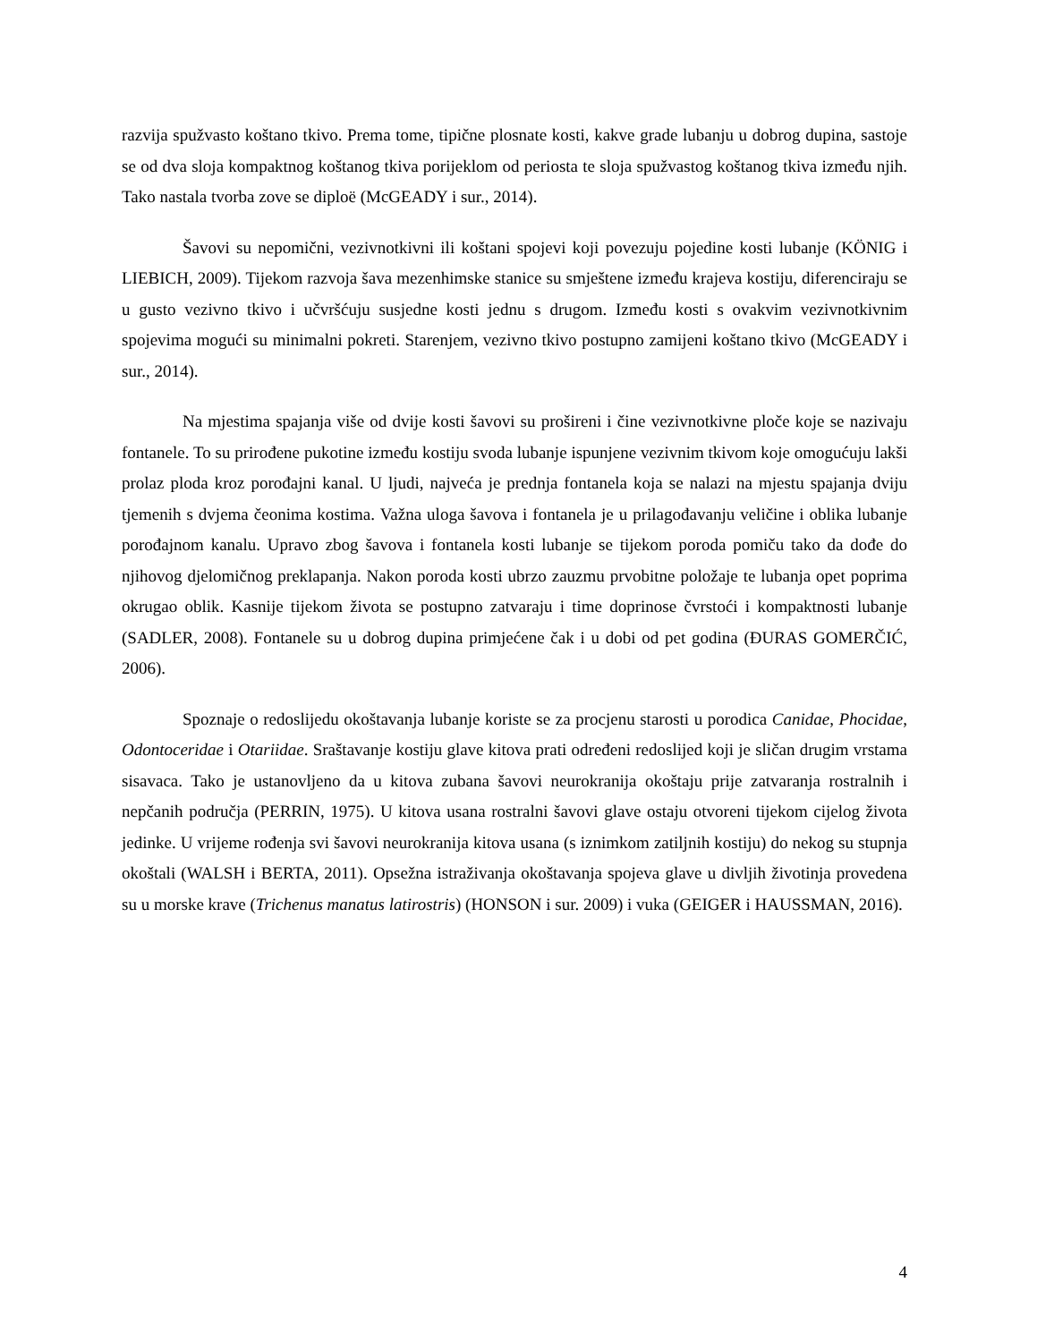razvija spužvasto koštano tkivo. Prema tome, tipične plosnate kosti, kakve grade lubanju u dobrog dupina, sastoje se od dva sloja kompaktnog koštanog tkiva porijeklom od periosta te sloja spužvastog koštanog tkiva između njih. Tako nastala tvorba zove se diploë (McGEADY i sur., 2014).
Šavovi su nepomični, vezivnotkivni ili koštani spojevi koji povezuju pojedine kosti lubanje (KÖNIG i LIEBICH, 2009). Tijekom razvoja šava mezenhimske stanice su smještene između krajeva kostiju, diferenciraju se u gusto vezivno tkivo i učvršćuju susjedne kosti jednu s drugom. Između kosti s ovakvim vezivnotkivnim spojevima mogući su minimalni pokreti. Starenjem, vezivno tkivo postupno zamijeni koštano tkivo (McGEADY i sur., 2014).
Na mjestima spajanja više od dvije kosti šavovi su prošireni i čine vezivnotkivne ploče koje se nazivaju fontanele. To su prirođene pukotine između kostiju svoda lubanje ispunjene vezivnim tkivom koje omogućuju lakši prolaz ploda kroz porođajni kanal. U ljudi, najveća je prednja fontanela koja se nalazi na mjestu spajanja dviju tjemenih s dvjema čeonima kostima. Važna uloga šavova i fontanela je u prilagođavanju veličine i oblika lubanje porođajnom kanalu. Upravo zbog šavova i fontanela kosti lubanje se tijekom poroda pomiču tako da dođe do njihovog djelomičnog preklapanja. Nakon poroda kosti ubrzo zauzmu prvobitne položaje te lubanja opet poprima okrugao oblik. Kasnije tijekom života se postupno zatvaraju i time doprinose čvrstoći i kompaktnosti lubanje (SADLER, 2008). Fontanele su u dobrog dupina primjećene čak i u dobi od pet godina (ĐURAS GOMERČIĆ, 2006).
Spoznaje o redoslijedu okoštavanja lubanje koriste se za procjenu starosti u porodica Canidae, Phocidae, Odontoceridae i Otariidae. Sraštavanje kostiju glave kitova prati određeni redoslijed koji je sličan drugim vrstama sisavaca. Tako je ustanovljeno da u kitova zubana šavovi neurokranija okoštaju prije zatvaranja rostralnih i nepčanih područja (PERRIN, 1975). U kitova usana rostralni šavovi glave ostaju otvoreni tijekom cijelog života jedinke. U vrijeme rođenja svi šavovi neurokranija kitova usana (s iznimkom zatiljnih kostiju) do nekog su stupnja okoštali (WALSH i BERTA, 2011). Opsežna istraživanja okoštavanja spojeva glave u divljih životinja provedena su u morske krave (Trichenus manatus latirostris) (HONSON i sur. 2009) i vuka (GEIGER i HAUSSMAN, 2016).
4